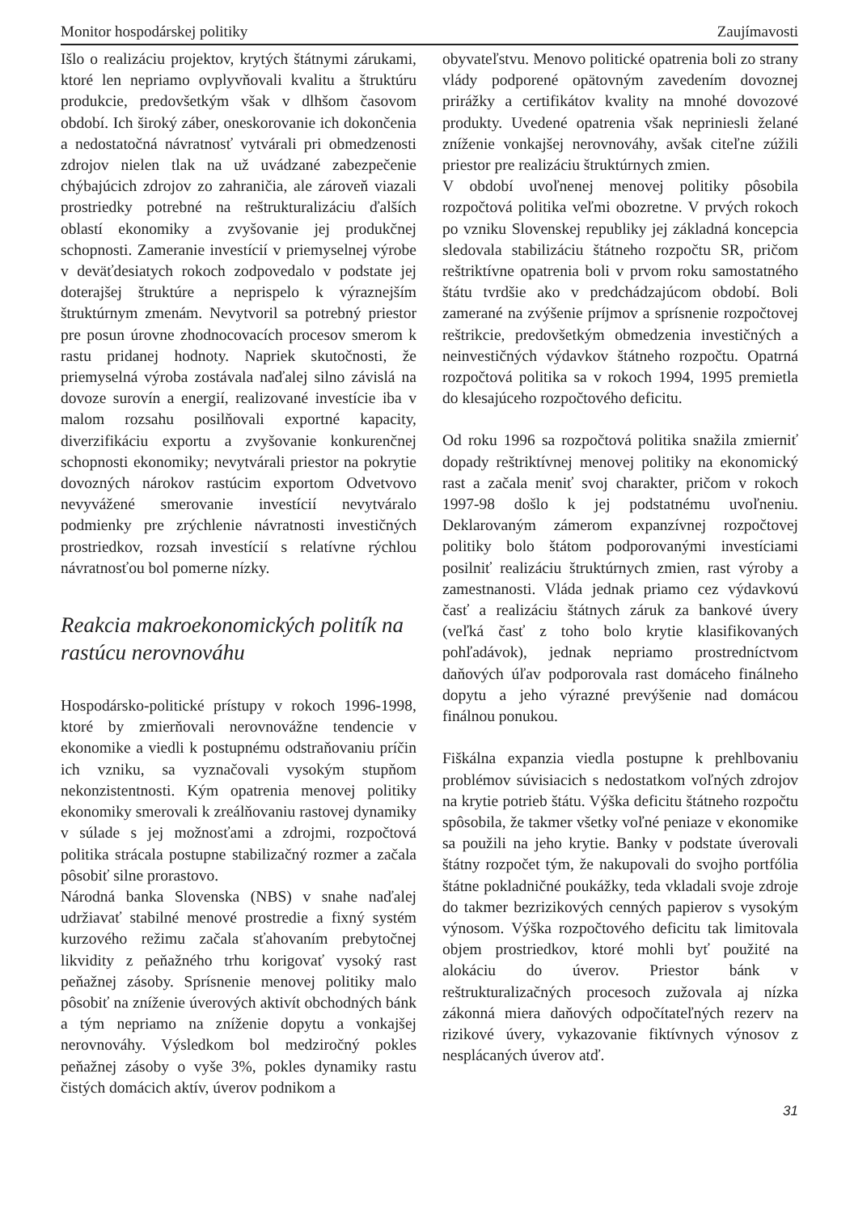Monitor hospodárskej politiky Zaujímavosti
Išlo o realizáciu projektov, krytých štátnymi zárukami, ktoré len nepriamo ovplyvňovali kvalitu a štruktúru produkcie, predovšetkým však v dlhšom časovom období. Ich široký záber, oneskorovanie ich dokončenia a nedostatočná návratnosť vytvárali pri obmedzenosti zdrojov nielen tlak na už uvádzané zabezpečenie chýbajúcich zdrojov zo zahraničia, ale zároveň viazali prostriedky potrebné na reštrukturalizáciu ďalších oblastí ekonomiky a zvyšovanie jej produkčnej schopnosti. Zameranie investícií v priemyselnej výrobe v deväťdesiatych rokoch zodpovedalo v podstate jej doterajšej štruktúre a neprispelo k výraznejším štruktúrnym zmenám. Nevytvoril sa potrebný priestor pre posun úrovne zhodnocovacích procesov smerom k rastu pridanej hodnoty. Napriek skutočnosti, že priemyselná výroba zostávala naďalej silno závislá na dovoze surovín a energií, realizované investície iba v malom rozsahu posilňovali exportné kapacity, diverzifikáciu exportu a zvyšovanie konkurenčnej schopnosti ekonomiky; nevytvárali priestor na pokrytie dovozných nárokov rastúcim exportom Odvetvovo nevyvážené smerovanie investícií nevytváralo podmienky pre zrýchlenie návratnosti investičných prostriedkov, rozsah investícií s relatívne rýchlou návratnosťou bol pomerne nízky.
Reakcia makroekonomických politík na rastúcu nerovnováhu
Hospodársko-politické prístupy v rokoch 1996-1998, ktoré by zmierňovali nerovnovážne tendencie v ekonomike a viedli k postupnému odstraňovaniu príčin ich vzniku, sa vyznačovali vysokým stupňom nekonzistentnosti. Kým opatrenia menovej politiky ekonomiky smerovali k zreálňovaniu rastovej dynamiky v súlade s jej možnosťami a zdrojmi, rozpočtová politika strácala postupne stabilizačný rozmer a začala pôsobiť silne prorastovo.
Národná banka Slovenska (NBS) v snahe naďalej udržiavať stabilné menové prostredie a fixný systém kurzového režimu začala sťahovaním prebytočnej likvidity z peňažného trhu korigovať vysoký rast peňažnej zásoby. Sprísnenie menovej politiky malo pôsobiť na zníženie úverových aktivít obchodných bánk a tým nepriamo na zníženie dopytu a vonkajšej nerovnováhy. Výsledkom bol medziročný pokles peňažnej zásoby o vyše 3%, pokles dynamiky rastu čistých domácich aktív, úverov podnikom a
obyvateľstvu. Menovo politické opatrenia boli zo strany vlády podporené opätovným zavedením dovoznej prirážky a certifikátov kvality na mnohé dovozové produkty. Uvedené opatrenia však nepriniesli želané zníženie vonkajšej nerovnováhy, avšak citeľne zúžili priestor pre realizáciu štruktúrnych zmien.
V období uvoľnenej menovej politiky pôsobila rozpočtová politika veľmi obozretne. V prvých rokoch po vzniku Slovenskej republiky jej základná koncepcia sledovala stabilizáciu štátneho rozpočtu SR, pričom reštriktívne opatrenia boli v prvom roku samostatného štátu tvrdšie ako v predchádzajúcom období. Boli zamerané na zvýšenie príjmov a sprísnenie rozpočtovej reštrikcie, predovšetkým obmedzenia investičných a neinvestičných výdavkov štátneho rozpočtu. Opatrná rozpočtová politika sa v rokoch 1994, 1995 premietla do klesajúceho rozpočtového deficitu.
Od roku 1996 sa rozpočtová politika snažila zmierniť dopady reštriktívnej menovej politiky na ekonomický rast a začala meniť svoj charakter, pričom v rokoch 1997-98 došlo k jej podstatnému uvoľneniu. Deklarovaným zámerom expanzívnej rozpočtovej politiky bolo štátom podporovanými investíciami posilniť realizáciu štruktúrnych zmien, rast výroby a zamestnanosti. Vláda jednak priamo cez výdavkovú časť a realizáciu štátnych záruk za bankové úvery (veľká časť z toho bolo krytie klasifikovaných pohľadávok), jednak nepriamo prostredníctvom daňových úľav podporovala rast domáceho finálneho dopytu a jeho výrazné prevýšenie nad domácou finálnou ponukou.
Fiškálna expanzia viedla postupne k prehlbovaniu problémov súvisiacich s nedostatkom voľných zdrojov na krytie potrieb štátu. Výška deficitu štátneho rozpočtu spôsobila, že takmer všetky voľné peniaze v ekonomike sa použili na jeho krytie. Banky v podstate úverovali štátny rozpočet tým, že nakupovali do svojho portfólia štátne pokladničné poukážky, teda vkladali svoje zdroje do takmer bezrizikových cenných papierov s vysokým výnosom. Výška rozpočtového deficitu tak limitovala objem prostriedkov, ktoré mohli byť použité na alokáciu do úverov. Priestor bánk v reštrukturalizačných procesoch zužovala aj nízka zákonná miera daňových odpočítateľných rezerv na rizikové úvery, vykazovanie fiktívnych výnosov z nesplácaných úverov atď.
31